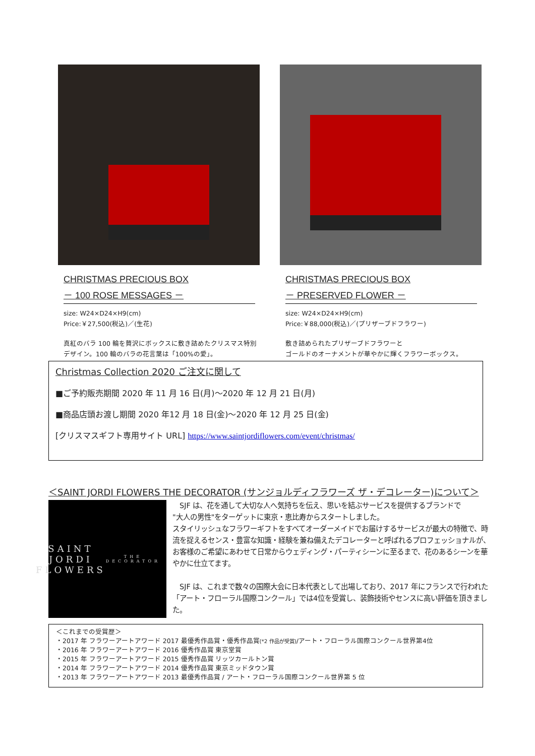CHRISTMAS PRECIOUS BOX
－ 100 ROSE MESSAGES －
size: W24×D24×H9(cm)
Price:￥27,500(税込)／(生花)
真紅のバラ 100 輪を贅沢にボックスに敷き詰めたクリスマス特別デザイン。100 輪のバラの花言葉は「100%の愛」。
CHRISTMAS PRECIOUS BOX
－ PRESERVED FLOWER －
size: W24×D24×H9(cm)
Price:￥88,000(税込)／(プリザーブドフラワー)
敷き詰められたプリザーブドフラワーと
ゴールドのオーナメントが華やかに輝くフラワーボックス。
Christmas Collection 2020 ご注文に関して
■ご予約販売期間 2020 年 11 月 16 日(月)～2020 年 12 月 21 日(月)
■商品店頭お渡し期間 2020 年12 月 18 日(金)～2020 年 12 月 25 日(金)
[クリスマスギフト専用サイト URL] https://www.saintjordiflowers.com/event/christmas/
＜SAINT JORDI FLOWERS THE DECORATOR (サンジョルディフラワーズ ザ・デコレーター)について＞
SAINT
JORDI
FLOWERS
THE DECORATOR
　SJF は、花を通して大切な人へ気持ちを伝え、思いを結ぶサービスを提供するブランドで
"大人の男性"をターゲットに東京・恵比寿からスタートしました。
スタイリッシュなフラワーギフトをすべてオーダーメイドでお届けするサービスが最大の特徴で、時流を捉えるセンス・豊富な知識・経験を兼ね備えたデコレーターと呼ばれるプロフェッショナルが、お客様のご希望にあわせて日常からウェディング・パーティシーンに至るまで、花のあるシーンを華やかに仕立てます。
　SJF は、これまで数々の国際大会に日本代表として出場しており、2017 年にフランスで行われた「アート・フローラル国際コンクール」では4位を受賞し、装飾技術やセンスに高い評価を頂きました。
＜これまでの受賞歴＞
・2017 年 フラワーアートアワード 2017 最優秀作品賞・優秀作品賞(*2 作品が受賞)/アート・フローラル国際コンクール世界第4位
・2016 年 フラワーアートアワード 2016 優秀作品賞 東京堂賞
・2015 年 フラワーアートアワード 2015 優秀作品賞 リッツカールトン賞
・2014 年 フラワーアートアワード 2014 優秀作品賞 東京ミッドタウン賞
・2013 年 フラワーアートアワード 2013 最優秀作品賞 / アート・フローラル国際コンクール世界第 5 位